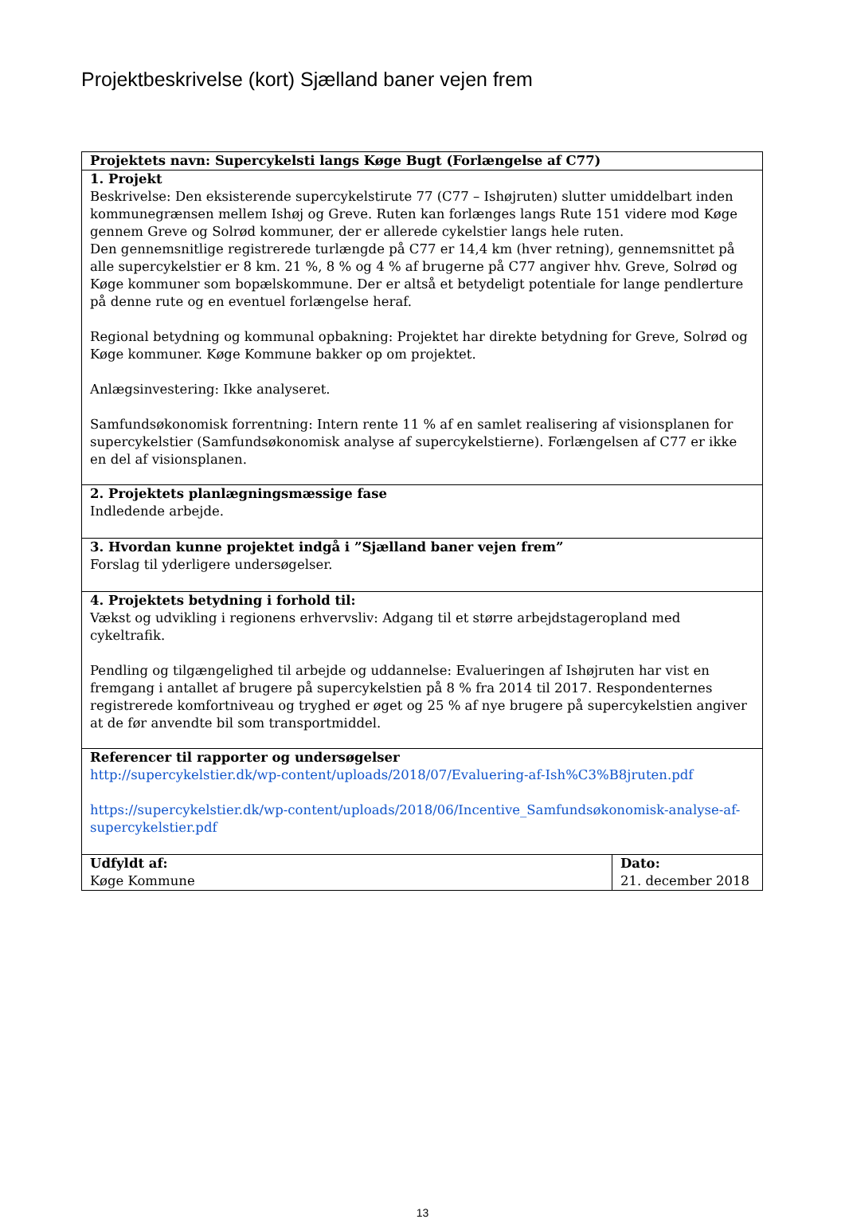Projektbeskrivelse (kort) Sjælland baner vejen frem
| Projektets navn: Supercykelsti langs Køge Bugt (Forlængelse af C77) | |
| 1. Projekt Beskrivelse: Den eksisterende supercykelstirute 77 (C77 – Ishøjruten) slutter umiddelbart inden kommunegrænsen mellem Ishøj og Greve. Ruten kan forlænges langs Rute 151 videre mod Køge gennem Greve og Solrød kommuner, der er allerede cykelstier langs hele ruten. Den gennemsnitlige registrerede turlængde på C77 er 14,4 km (hver retning), gennemsnittet på alle supercykelstier er 8 km. 21 %, 8 % og 4 % af brugerne på C77 angiver hhv. Greve, Solrød og Køge kommuner som bopælskommune. Der er altså et betydeligt potentiale for lange pendlerture på denne rute og en eventuel forlængelse heraf. Regional betydning og kommunal opbakning: Projektet har direkte betydning for Greve, Solrød og Køge kommuner. Køge Kommune bakker op om projektet. Anlægsinvestering: Ikke analyseret. Samfundsøkonomisk forrentning: Intern rente 11 % af en samlet realisering af visionsplanen for supercykelstier (Samfundsøkonomisk analyse af supercykelstierne). Forlængelsen af C77 er ikke en del af visionsplanen. | |
| 2. Projektets planlægningsmæssige fase Indledende arbejde. | |
| 3. Hvordan kunne projektet indgå i ”Sjælland baner vejen frem” Forslag til yderligere undersøgelser. | |
| 4. Projektets betydning i forhold til: Vækst og udvikling i regionens erhvervsliv: Adgang til et større arbejdstageropland med cykeltrafik. Pendling og tilgængelighed til arbejde og uddannelse: Evalueringen af Ishøjruten har vist en fremgang i antallet af brugere på supercykelstien på 8 % fra 2014 til 2017. Respondenternes registrerede komfortniveau og tryghed er øget og 25 % af nye brugere på supercykelstien angiver at de før anvendte bil som transportmiddel. | |
| Referencer til rapporter og undersøgelser http://supercykelstier.dk/wp-content/uploads/2018/07/Evaluering-af-Ish%C3%B8jruten.pdf https://supercykelstier.dk/wp-content/uploads/2018/06/Incentive_Samfundsøkonomisk-analyse-af-supercykelstier.pdf | |
| Udfyldt af: Køge Kommune | Dato: 21. december 2018 |
13